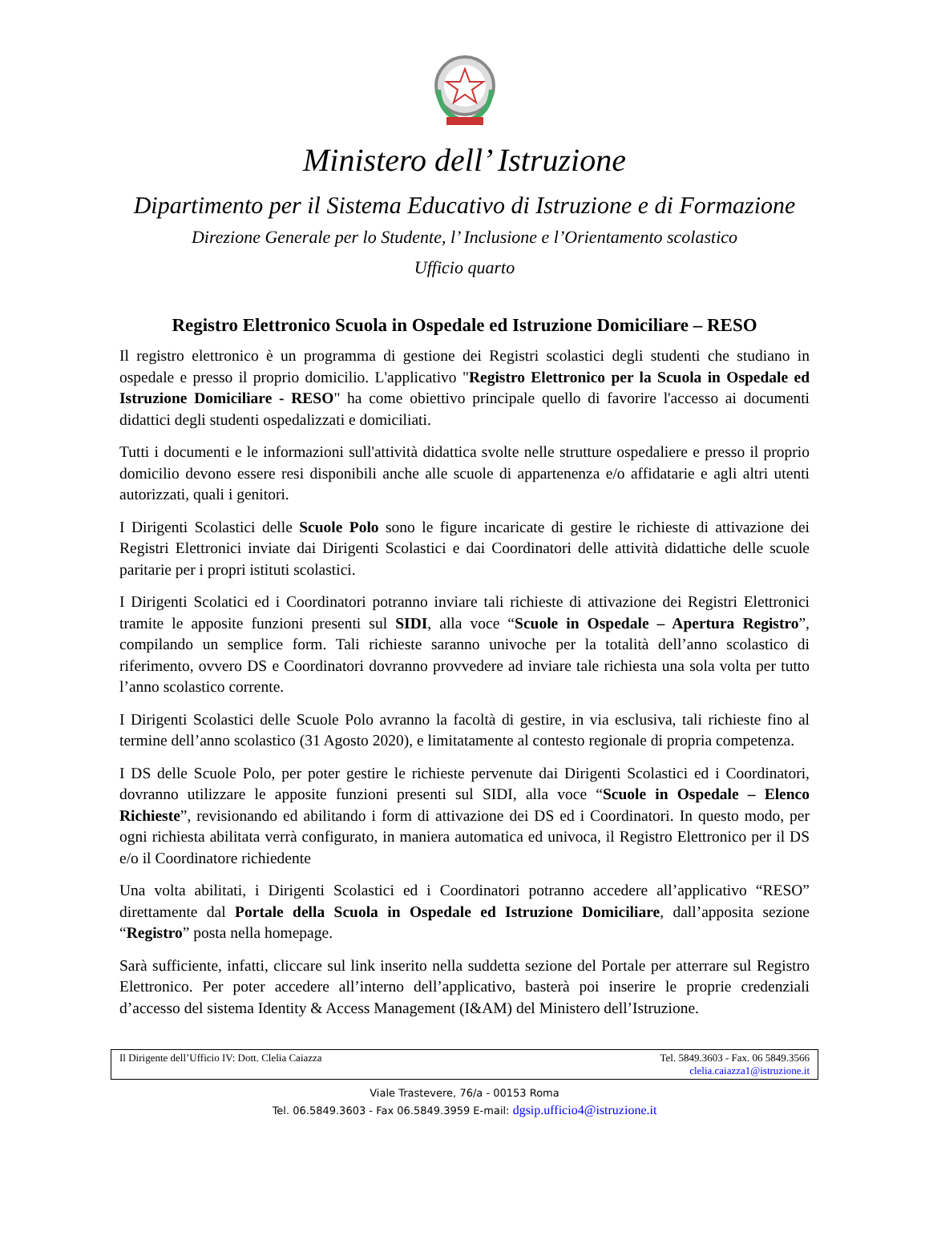Ministero dell’ Istruzione
Dipartimento per il Sistema Educativo di Istruzione e di Formazione
Direzione Generale per lo Studente, l’ Inclusione e l’Orientamento scolastico
Ufficio quarto
Registro Elettronico Scuola in Ospedale ed Istruzione Domiciliare – RESO
Il registro elettronico è un programma di gestione dei Registri scolastici degli studenti che studiano in ospedale e presso il proprio domicilio. L'applicativo "Registro Elettronico per la Scuola in Ospedale ed Istruzione Domiciliare - RESO" ha come obiettivo principale quello di favorire l'accesso ai documenti didattici degli studenti ospedalizzati e domiciliati.
Tutti i documenti e le informazioni sull'attività didattica svolte nelle strutture ospedaliere e presso il proprio domicilio devono essere resi disponibili anche alle scuole di appartenenza e/o affidatarie e agli altri utenti autorizzati, quali i genitori.
I Dirigenti Scolastici delle Scuole Polo sono le figure incaricate di gestire le richieste di attivazione dei Registri Elettronici inviate dai Dirigenti Scolastici e dai Coordinatori delle attività didattiche delle scuole paritarie per i propri istituti scolastici.
I Dirigenti Scolatici ed i Coordinatori potranno inviare tali richieste di attivazione dei Registri Elettronici tramite le apposite funzioni presenti sul SIDI, alla voce “Scuole in Ospedale – Apertura Registro”, compilando un semplice form. Tali richieste saranno univoche per la totalità dell’anno scolastico di riferimento, ovvero DS e Coordinatori dovranno provvedere ad inviare tale richiesta una sola volta per tutto l’anno scolastico corrente.
I Dirigenti Scolastici delle Scuole Polo avranno la facoltà di gestire, in via esclusiva, tali richieste fino al termine dell’anno scolastico (31 Agosto 2020), e limitatamente al contesto regionale di propria competenza.
I DS delle Scuole Polo, per poter gestire le richieste pervenute dai Dirigenti Scolastici ed i Coordinatori, dovranno utilizzare le apposite funzioni presenti sul SIDI, alla voce “Scuole in Ospedale – Elenco Richieste”, revisionando ed abilitando i form di attivazione dei DS ed i Coordinatori. In questo modo, per ogni richiesta abilitata verrà configurato, in maniera automatica ed univoca, il Registro Elettronico per il DS e/o il Coordinatore richiedente
Una volta abilitati, i Dirigenti Scolastici ed i Coordinatori potranno accedere all’applicativo “RESO” direttamente dal Portale della Scuola in Ospedale ed Istruzione Domiciliare, dall’apposita sezione “Registro” posta nella homepage.
Sarà sufficiente, infatti, cliccare sul link inserito nella suddetta sezione del Portale per atterrare sul Registro Elettronico. Per poter accedere all’interno dell’applicativo, basterà poi inserire le proprie credenziali d’accesso del sistema Identity & Access Management (I&AM) del Ministero dell’Istruzione.
Il Dirigente dell’Ufficio IV: Dott. Clelia Caiazza
Tel. 5849.3603 - Fax. 06 5849.3566
clelia.caiazza1@istruzione.it
Viale Trastevere, 76/a - 00153 Roma
Tel. 06.5849.3603 - Fax 06.5849.3959 E-mail: dgsip.ufficio4@istruzione.it